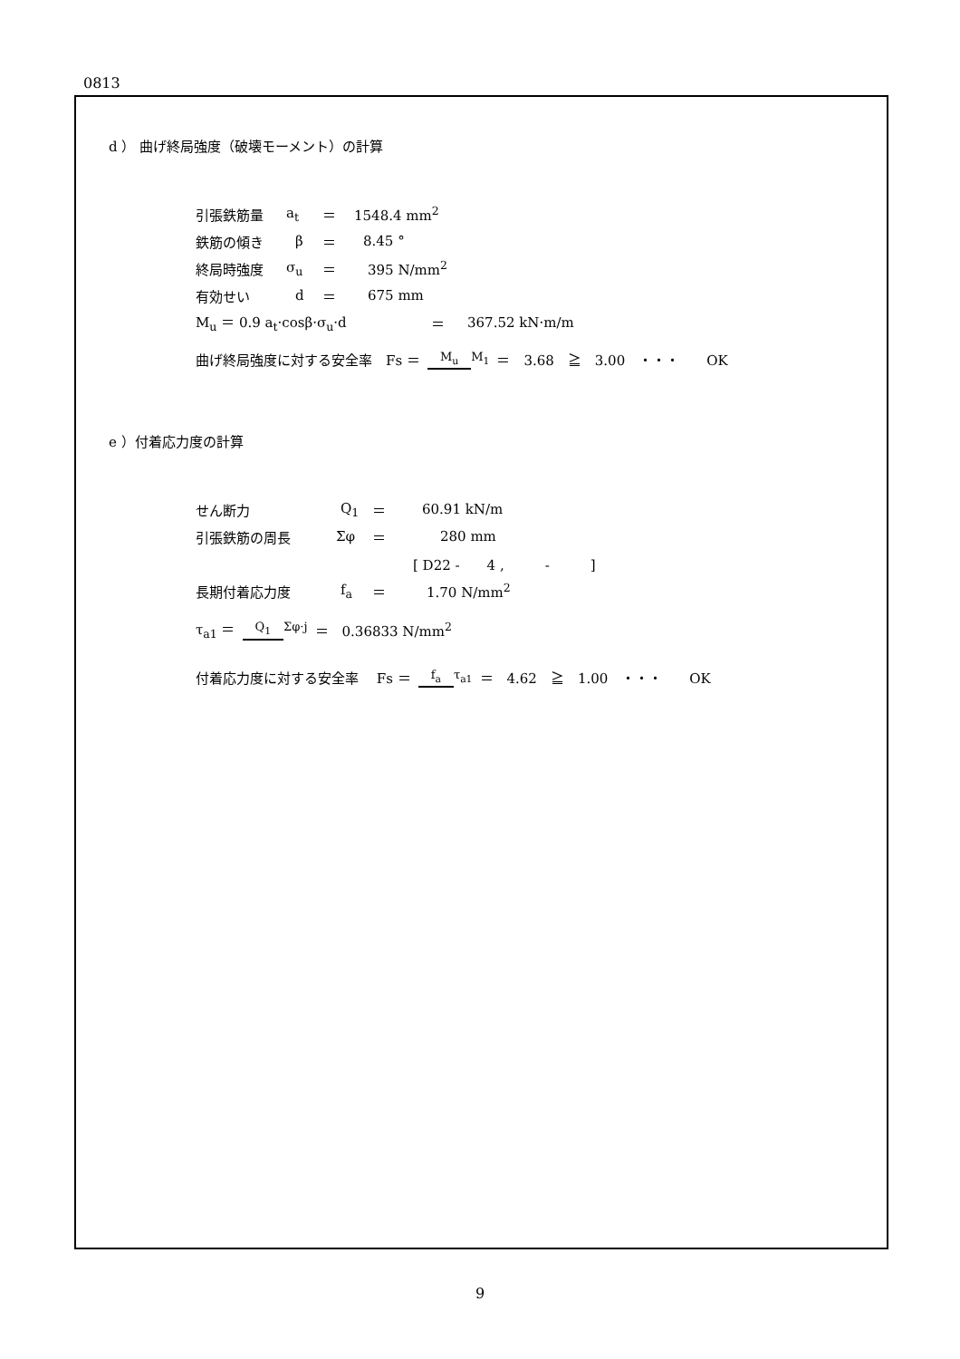0813
d ） 曲げ終局強度（破壊モーメント）の計算
引張鉄筋量 a<sub>t</sub> ＝ 1548.4 mm<sup>2</sup>
鉄筋の傾き β ＝ 8.45 °
終局時強度 σ<sub>u</sub> ＝ 395 N/mm<sup>2</sup>
有効せい d ＝ 675 mm
M<sub>u</sub> ＝ 0.9 a<sub>t</sub>·cosβ·σ<sub>u</sub>·d ＝ 367.52 kN·m/m
曲げ終局強度に対する安全率　Fs ＝ M<sub>u</sub> M<sub>1</sub> ＝　3.68　≧　3.00　・・・　　OK
e ）付着応力度の計算
せん断力 Q<sub>1</sub> ＝ 60.91 kN/m
引張鉄筋の周長 Σφ ＝ 280 mm
[ D22 -　　4 ,　　　-　　　]
長期付着応力度 f<sub>a</sub> ＝ 1.70 N/mm<sup>2</sup>
τ<sub>a1</sub> ＝ Q<sub>1</sub> Σφ·j ＝　0.36833 N/mm<sup>2</sup>
付着応力度に対する安全率　 Fs ＝ f<sub>a</sub> τ<sub>a1</sub> ＝　4.62　≧　1.00　・・・　　OK
9